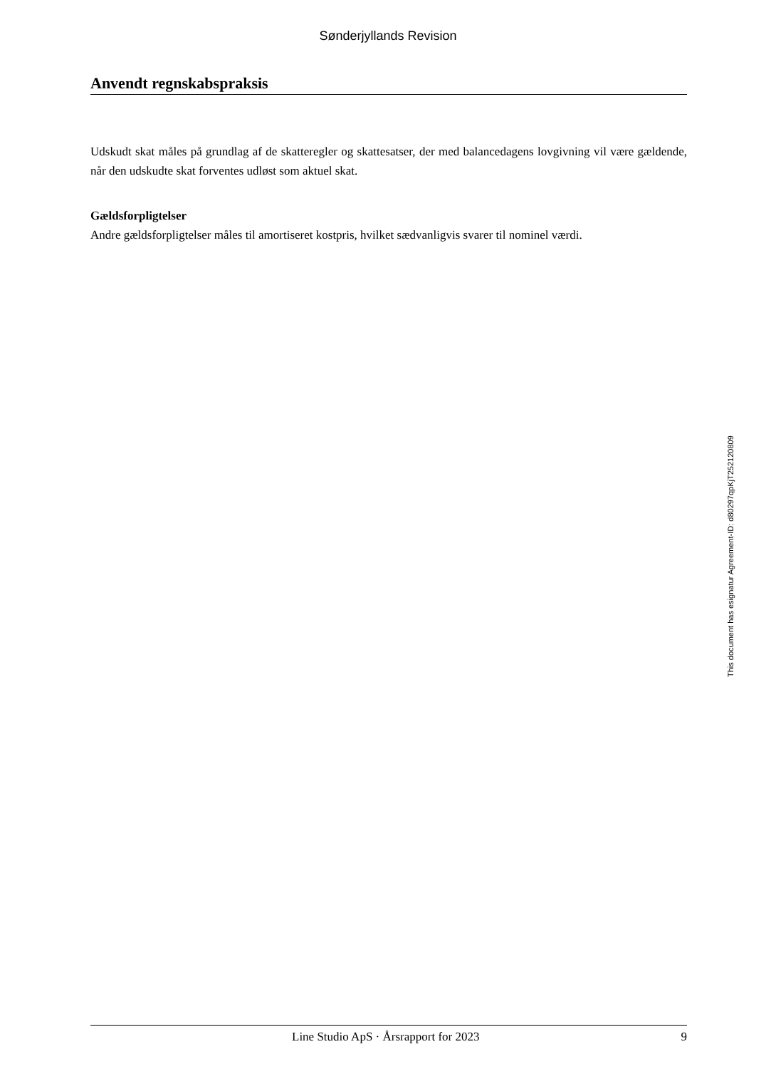Sønderjyllands Revision
Anvendt regnskabspraksis
Udskudt skat måles på grundlag af de skatteregler og skattesatser, der med balancedagens lovgivning vil være gældende, når den udskudte skat forventes udløst som aktuel skat.
Gældsforpligtelser
Andre gældsforpligtelser måles til amortiseret kostpris, hvilket sædvanligvis svarer til nominel værdi.
This document has esignatur Agreement-ID: d80297qpKjT252120809
Line Studio ApS · Årsrapport for 2023 9